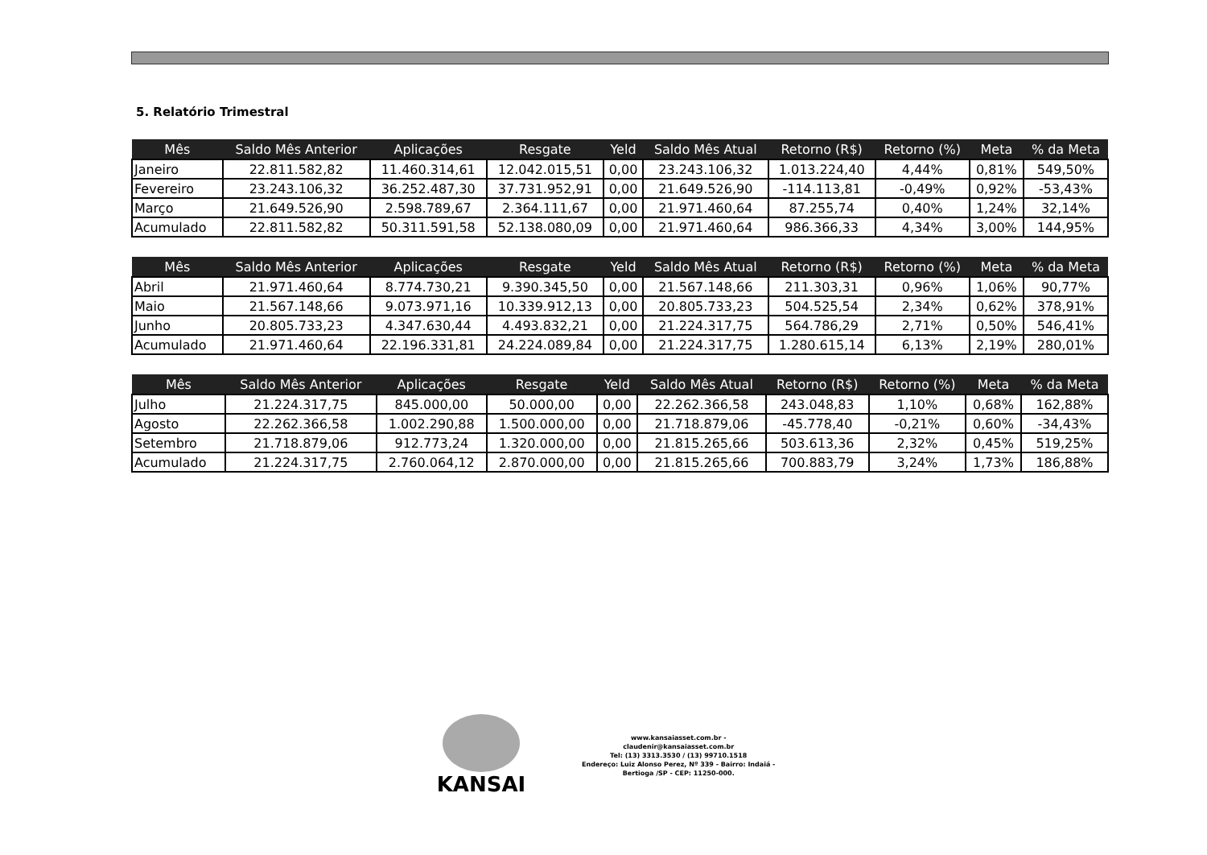5. Relatório Trimestral
| Mês | Saldo Mês Anterior | Aplicações | Resgate | Yeld | Saldo Mês Atual | Retorno (R$) | Retorno (%) | Meta | % da Meta |
| --- | --- | --- | --- | --- | --- | --- | --- | --- | --- |
| Janeiro | 22.811.582,82 | 11.460.314,61 | 12.042.015,51 | 0,00 | 23.243.106,32 | 1.013.224,40 | 4,44% | 0,81% | 549,50% |
| Fevereiro | 23.243.106,32 | 36.252.487,30 | 37.731.952,91 | 0,00 | 21.649.526,90 | -114.113,81 | -0,49% | 0,92% | -53,43% |
| Março | 21.649.526,90 | 2.598.789,67 | 2.364.111,67 | 0,00 | 21.971.460,64 | 87.255,74 | 0,40% | 1,24% | 32,14% |
| Acumulado | 22.811.582,82 | 50.311.591,58 | 52.138.080,09 | 0,00 | 21.971.460,64 | 986.366,33 | 4,34% | 3,00% | 144,95% |
| Mês | Saldo Mês Anterior | Aplicações | Resgate | Yeld | Saldo Mês Atual | Retorno (R$) | Retorno (%) | Meta | % da Meta |
| --- | --- | --- | --- | --- | --- | --- | --- | --- | --- |
| Abril | 21.971.460,64 | 8.774.730,21 | 9.390.345,50 | 0,00 | 21.567.148,66 | 211.303,31 | 0,96% | 1,06% | 90,77% |
| Maio | 21.567.148,66 | 9.073.971,16 | 10.339.912,13 | 0,00 | 20.805.733,23 | 504.525,54 | 2,34% | 0,62% | 378,91% |
| Junho | 20.805.733,23 | 4.347.630,44 | 4.493.832,21 | 0,00 | 21.224.317,75 | 564.786,29 | 2,71% | 0,50% | 546,41% |
| Acumulado | 21.971.460,64 | 22.196.331,81 | 24.224.089,84 | 0,00 | 21.224.317,75 | 1.280.615,14 | 6,13% | 2,19% | 280,01% |
| Mês | Saldo Mês Anterior | Aplicações | Resgate | Yeld | Saldo Mês Atual | Retorno (R$) | Retorno (%) | Meta | % da Meta |
| --- | --- | --- | --- | --- | --- | --- | --- | --- | --- |
| Julho | 21.224.317,75 | 845.000,00 | 50.000,00 | 0,00 | 22.262.366,58 | 243.048,83 | 1,10% | 0,68% | 162,88% |
| Agosto | 22.262.366,58 | 1.002.290,88 | 1.500.000,00 | 0,00 | 21.718.879,06 | -45.778,40 | -0,21% | 0,60% | -34,43% |
| Setembro | 21.718.879,06 | 912.773,24 | 1.320.000,00 | 0,00 | 21.815.265,66 | 503.613,36 | 2,32% | 0,45% | 519,25% |
| Acumulado | 21.224.317,75 | 2.760.064,12 | 2.870.000,00 | 0,00 | 21.815.265,66 | 700.883,79 | 3,24% | 1,73% | 186,88% |
KANSAI
www.kansaiasset.com.br -
claudenir@kansaiasset.com.br
Tel: (13) 3313.3530 / (13) 99710.1518
Endereço: Luiz Alonso Perez, Nº 339 - Bairro: Indaiá -
Bertioga /SP - CEP: 11250-000.